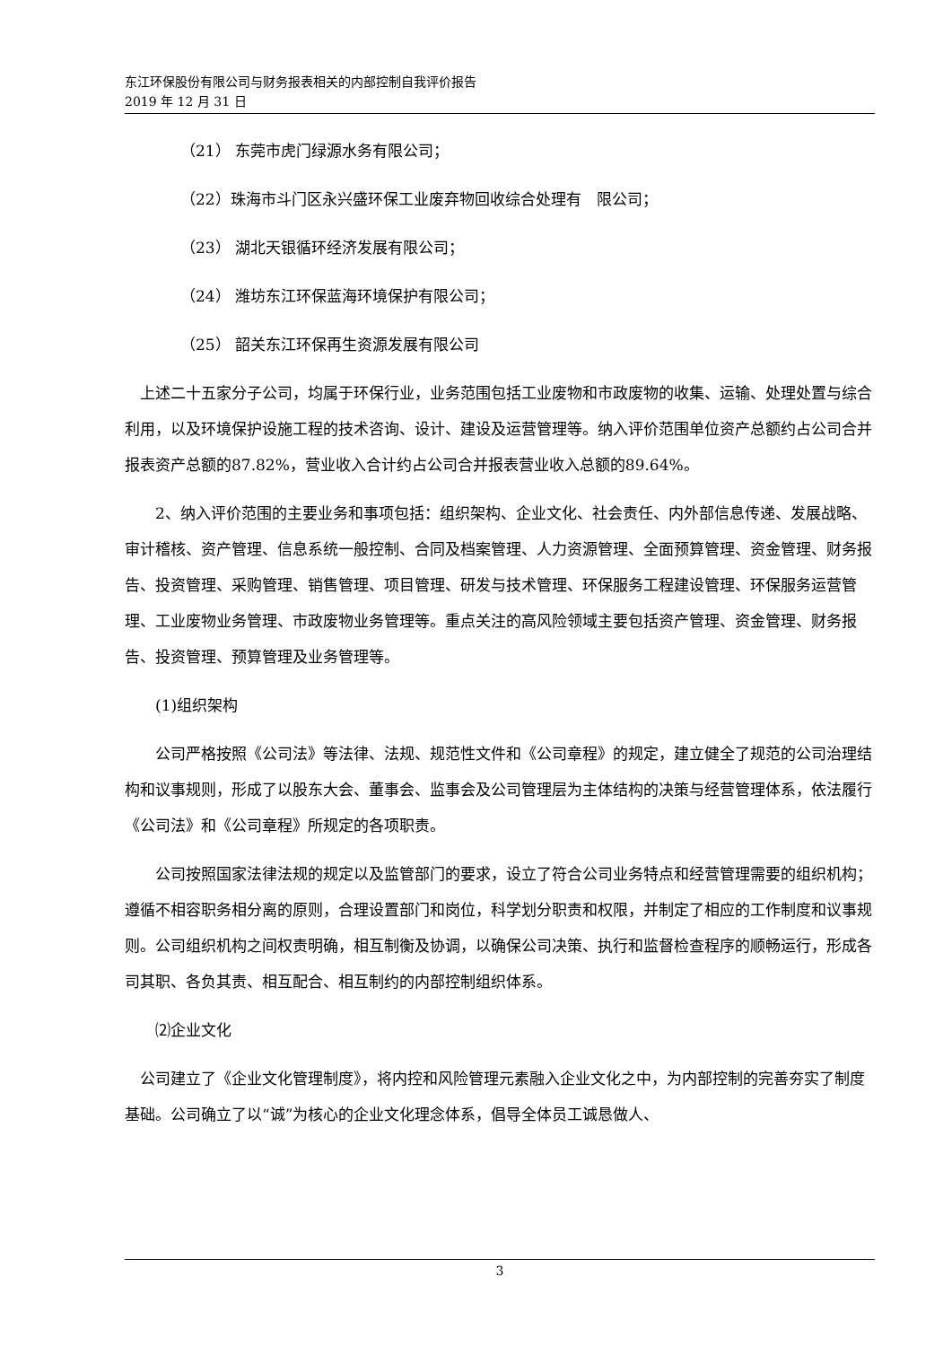东江环保股份有限公司与财务报表相关的内部控制自我评价报告
2019 年 12 月 31 日
（21） 东莞市虎门绿源水务有限公司；
（22）珠海市斗门区永兴盛环保工业废弃物回收综合处理有　限公司；
（23） 湖北天银循环经济发展有限公司；
（24） 潍坊东江环保蓝海环境保护有限公司；
（25） 韶关东江环保再生资源发展有限公司
　上述二十五家分子公司，均属于环保行业，业务范围包括工业废物和市政废物的收集、运输、处理处置与综合利用，以及环境保护设施工程的技术咨询、设计、建设及运营管理等。纳入评价范围单位资产总额约占公司合并报表资产总额的87.82%，营业收入合计约占公司合并报表营业收入总额的89.64%。
　　2、纳入评价范围的主要业务和事项包括：组织架构、企业文化、社会责任、内外部信息传递、发展战略、审计稽核、资产管理、信息系统一般控制、合同及档案管理、人力资源管理、全面预算管理、资金管理、财务报告、投资管理、采购管理、销售管理、项目管理、研发与技术管理、环保服务工程建设管理、环保服务运营管理、工业废物业务管理、市政废物业务管理等。重点关注的高风险领域主要包括资产管理、资金管理、财务报告、投资管理、预算管理及业务管理等。
　　(1)组织架构
　　公司严格按照《公司法》等法律、法规、规范性文件和《公司章程》的规定，建立健全了规范的公司治理结构和议事规则，形成了以股东大会、董事会、监事会及公司管理层为主体结构的决策与经营管理体系，依法履行《公司法》和《公司章程》所规定的各项职责。
　　公司按照国家法律法规的规定以及监管部门的要求，设立了符合公司业务特点和经营管理需要的组织机构；遵循不相容职务相分离的原则，合理设置部门和岗位，科学划分职责和权限，并制定了相应的工作制度和议事规则。公司组织机构之间权责明确，相互制衡及协调，以确保公司决策、执行和监督检查程序的顺畅运行，形成各司其职、各负其责、相互配合、相互制约的内部控制组织体系。
　　⑵企业文化
　公司建立了《企业文化管理制度》，将内控和风险管理元素融入企业文化之中，为内部控制的完善夯实了制度基础。公司确立了以“诚”为核心的企业文化理念体系，倡导全体员工诚恳做人、
3